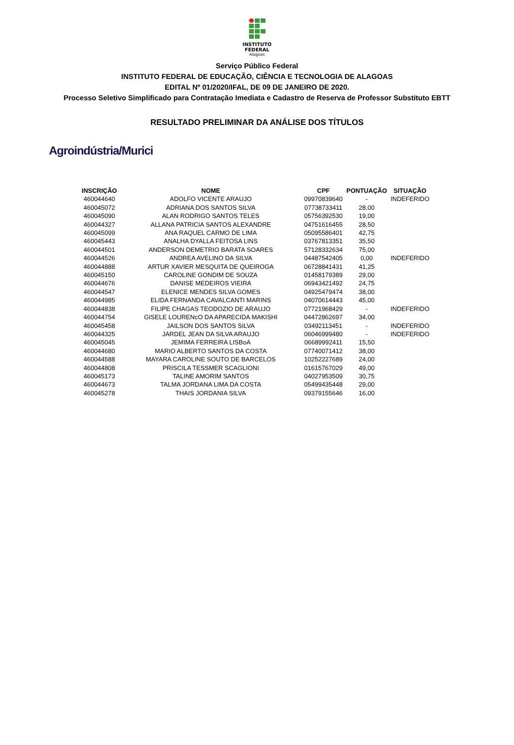INSTITUTO
FEDERAL
Alagoas
Serviço Público Federal
INSTITUTO FEDERAL DE EDUCAÇÃO, CIÊNCIA E TECNOLOGIA DE ALAGOAS
EDITAL Nº 01/2020/IFAL, DE 09 DE JANEIRO DE 2020.
Processo Seletivo Simplificado para Contratação Imediata e Cadastro de Reserva de Professor Substituto EBTT
RESULTADO PRELIMINAR DA ANÁLISE DOS TÍTULOS
Agroindústria/Murici
| INSCRIÇÃO | NOME | CPF | PONTUAÇÃO | SITUAÇÃO |
| --- | --- | --- | --- | --- |
| 460044640 | ADOLFO VICENTE ARAUJO | 09970839640 | - | INDEFERIDO |
| 460045072 | ADRIANA DOS SANTOS SILVA | 07738733411 | 28,00 | |
| 460045090 | ALAN RODRIGO SANTOS TELES | 05756392530 | 19,00 | |
| 460044327 | ALLANA PATRICIA SANTOS ALEXANDRE | 04751616455 | 28,50 | |
| 460045099 | ANA RAQUEL CARMO DE LIMA | 05095586401 | 42,75 | |
| 460045443 | ANALHA DYALLA FEITOSA LINS | 03767813351 | 35,50 | |
| 460044501 | ANDERSON DEMETRIO BARATA SOARES | 57128332634 | 75,00 | |
| 460044526 | ANDREA AVELINO DA SILVA | 04487542405 | 0,00 | INDEFERIDO |
| 460044888 | ARTUR XAVIER MESQUITA DE QUEIROGA | 06728841431 | 41,25 | |
| 460045150 | CAROLINE GONDIM DE SOUZA | 01458179389 | 29,00 | |
| 460044676 | DANISE MEDEIROS VIEIRA | 06943421492 | 24,75 | |
| 460044547 | ELENICE MENDES SILVA GOMES | 04925479474 | 38,00 | |
| 460044985 | ELIDA FERNANDA CAVALCANTI MARINS | 04070614443 | 45,00 | |
| 460044838 | FILIPE CHAGAS TEODOZIO DE ARAUJO | 07721968429 | - | INDEFERIDO |
| 460044754 | GISELE LOURENcO DA APARECIDA MAKISHI | 04472862697 | 34,00 | |
| 460045458 | JAILSON DOS SANTOS SILVA | 03492113451 | - | INDEFERIDO |
| 460044325 | JARDEL JEAN DA SILVA ARAUJO | 06046999480 | - | INDEFERIDO |
| 460045045 | JEMIMA FERREIRA LISBoA | 06689992411 | 15,50 | |
| 460044680 | MARIO ALBERTO SANTOS DA COSTA | 07740071412 | 38,00 | |
| 460044588 | MAYARA CAROLINE SOUTO DE BARCELOS | 10252227689 | 24,00 | |
| 460044808 | PRISCILA TESSMER SCAGLIONI | 01615767029 | 49,00 | |
| 460045173 | TALINE AMORIM SANTOS | 04027953509 | 30,75 | |
| 460044673 | TALMA JORDANA LIMA DA COSTA | 05499435448 | 29,00 | |
| 460045278 | THAIS JORDANIA SILVA | 09379155646 | 16,00 | |